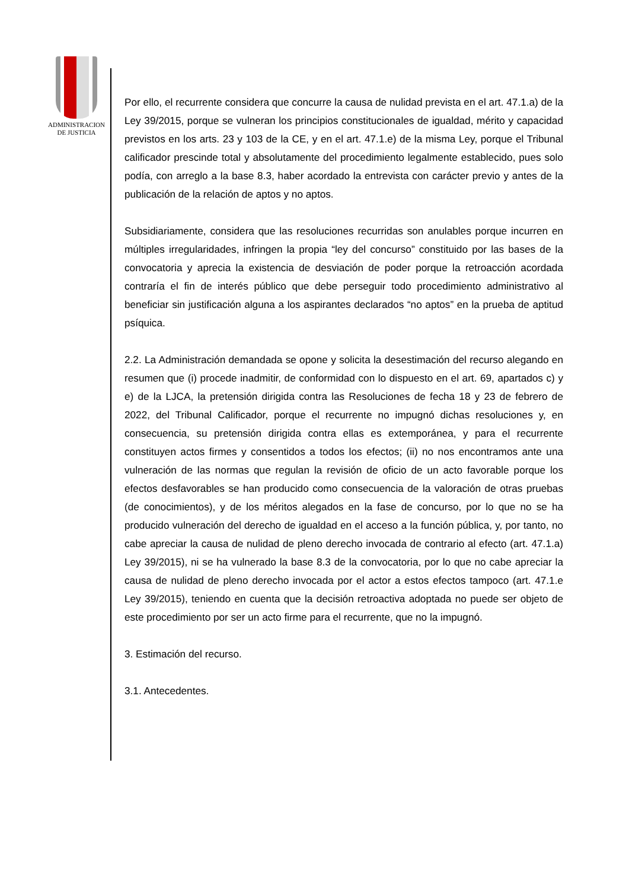ADMINISTRACION
DE JUSTICIA
Por ello, el recurrente considera que concurre la causa de nulidad prevista en el art. 47.1.a) de la Ley 39/2015, porque se vulneran los principios constitucionales de igualdad, mérito y capacidad previstos en los arts. 23 y 103 de la CE, y en el art. 47.1.e) de la misma Ley, porque el Tribunal calificador prescinde total y absolutamente del procedimiento legalmente establecido, pues solo podía, con arreglo a la base 8.3, haber acordado la entrevista con carácter previo y antes de la publicación de la relación de aptos y no aptos.
Subsidiariamente, considera que las resoluciones recurridas son anulables porque incurren en múltiples irregularidades, infringen la propia “ley del concurso” constituido por las bases de la convocatoria y aprecia la existencia de desviación de poder porque la retroacción acordada contraría el fin de interés público que debe perseguir todo procedimiento administrativo al beneficiar sin justificación alguna a los aspirantes declarados “no aptos” en la prueba de aptitud psíquica.
2.2. La Administración demandada se opone y solicita la desestimación del recurso alegando en resumen que (i) procede inadmitir, de conformidad con lo dispuesto en el art. 69, apartados c) y e) de la LJCA, la pretensión dirigida contra las Resoluciones de fecha 18 y 23 de febrero de 2022, del Tribunal Calificador, porque el recurrente no impugnó dichas resoluciones y, en consecuencia, su pretensión dirigida contra ellas es extemporánea, y para el recurrente constituyen actos firmes y consentidos a todos los efectos; (ii) no nos encontramos ante una vulneración de las normas que regulan la revisión de oficio de un acto favorable porque los efectos desfavorables se han producido como consecuencia de la valoración de otras pruebas (de conocimientos), y de los méritos alegados en la fase de concurso, por lo que no se ha producido vulneración del derecho de igualdad en el acceso a la función pública, y, por tanto, no cabe apreciar la causa de nulidad de pleno derecho invocada de contrario al efecto (art. 47.1.a) Ley 39/2015), ni se ha vulnerado la base 8.3 de la convocatoria, por lo que no cabe apreciar la causa de nulidad de pleno derecho invocada por el actor a estos efectos tampoco (art. 47.1.e Ley 39/2015), teniendo en cuenta que la decisión retroactiva adoptada no puede ser objeto de este procedimiento por ser un acto firme para el recurrente, que no la impugnó.
3. Estimación del recurso.
3.1. Antecedentes.